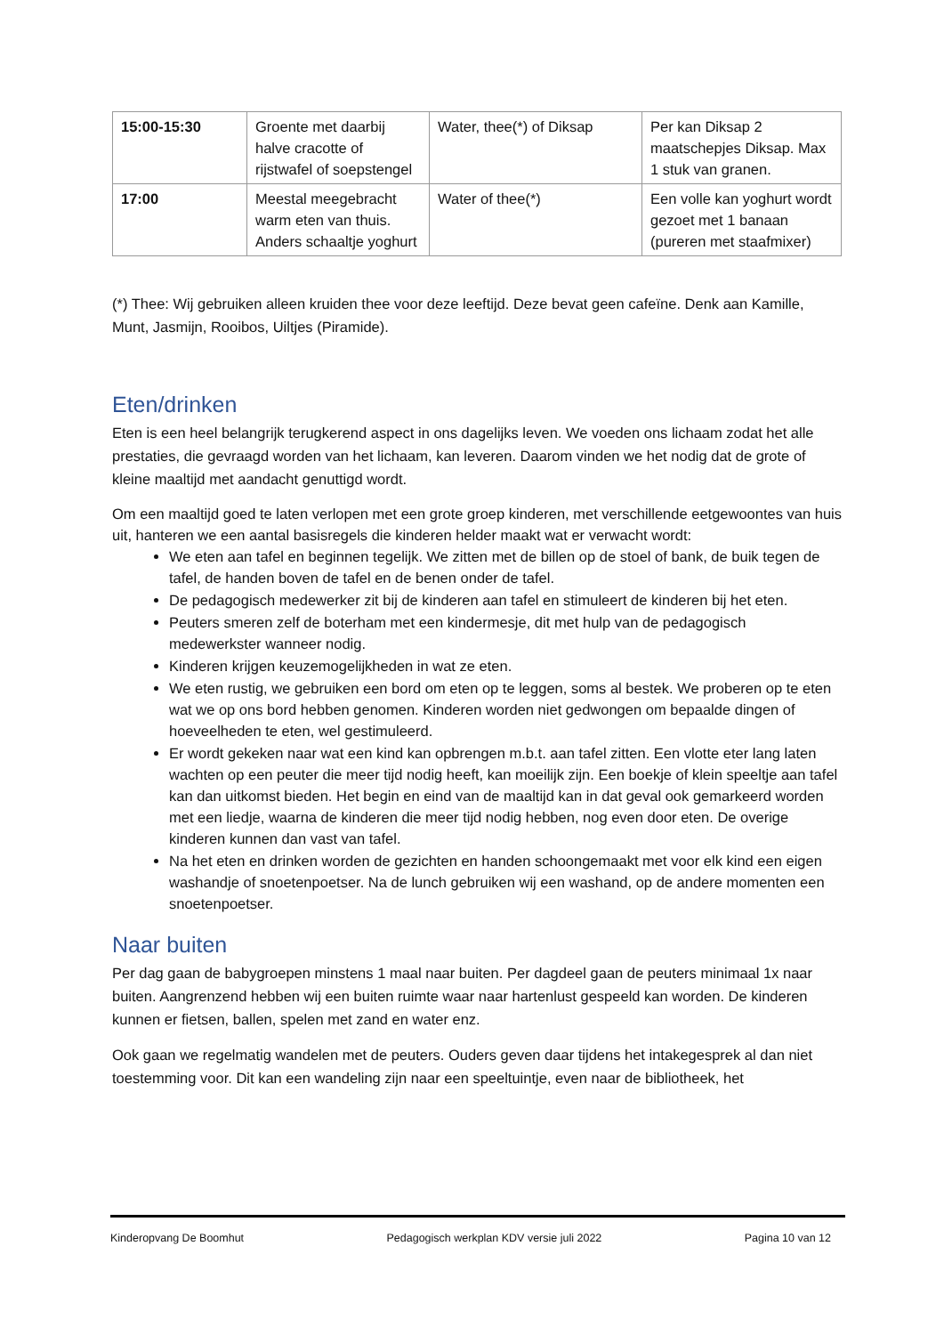| 15:00-15:30 | Groente met daarbij halve cracotte of rijstwafel of soepstengel | Water, thee(*) of Diksap | Per kan Diksap 2 maatschepjes Diksap. Max 1 stuk van granen. |
| 17:00 | Meestal meegebracht warm eten van thuis. Anders schaaltje yoghurt | Water of thee(*) | Een volle kan yoghurt wordt gezoet met 1 banaan (pureren met staafmixer) |
(*) Thee: Wij gebruiken alleen kruiden thee voor deze leeftijd. Deze bevat geen cafeïne. Denk aan Kamille, Munt, Jasmijn, Rooibos, Uiltjes (Piramide).
Eten/drinken
Eten is een heel belangrijk terugkerend aspect in ons dagelijks leven. We voeden ons lichaam zodat het alle prestaties, die gevraagd worden van het lichaam, kan leveren. Daarom vinden we het nodig dat de grote of kleine maaltijd met aandacht genuttigd wordt.
Om een maaltijd goed te laten verlopen met een grote groep kinderen, met verschillende eetgewoontes van huis uit, hanteren we een aantal basisregels die kinderen helder maakt wat er verwacht wordt:
We eten aan tafel en beginnen tegelijk. We zitten met de billen op de stoel of bank, de buik tegen de tafel, de handen boven de tafel en de benen onder de tafel.
De pedagogisch medewerker zit bij de kinderen aan tafel en stimuleert de kinderen bij het eten.
Peuters smeren zelf de boterham met een kindermesje, dit met hulp van de pedagogisch medewerkster wanneer nodig.
Kinderen krijgen keuzemogelijkheden in wat ze eten.
We eten rustig, we gebruiken een bord om eten op te leggen, soms al bestek. We proberen op te eten wat we op ons bord hebben genomen. Kinderen worden niet gedwongen om bepaalde dingen of hoeveelheden te eten, wel gestimuleerd.
Er wordt gekeken naar wat een kind kan opbrengen m.b.t. aan tafel zitten. Een vlotte eter lang laten wachten op een peuter die meer tijd nodig heeft, kan moeilijk zijn. Een boekje of klein speeltje aan tafel kan dan uitkomst bieden. Het begin en eind van de maaltijd kan in dat geval ook gemarkeerd worden met een liedje, waarna de kinderen die meer tijd nodig hebben, nog even door eten. De overige kinderen kunnen dan vast van tafel.
Na het eten en drinken worden de gezichten en handen schoongemaakt met voor elk kind een eigen washandje of snoetenpoetser. Na de lunch gebruiken wij een washand, op de andere momenten een snoetenpoetser.
Naar buiten
Per dag gaan de babygroepen minstens 1 maal naar buiten. Per dagdeel gaan de peuters minimaal 1x naar buiten. Aangrenzend hebben wij een buiten ruimte waar naar hartenlust gespeeld kan worden. De kinderen kunnen er fietsen, ballen, spelen met zand en water enz.
Ook gaan we regelmatig wandelen met de peuters. Ouders geven daar tijdens het intakegesprek al dan niet toestemming voor. Dit kan een wandeling zijn naar een speeltuintje, even naar de bibliotheek, het
Kinderopvang De Boomhut Pedagogisch werkplan KDV versie juli 2022 Pagina 10 van 12